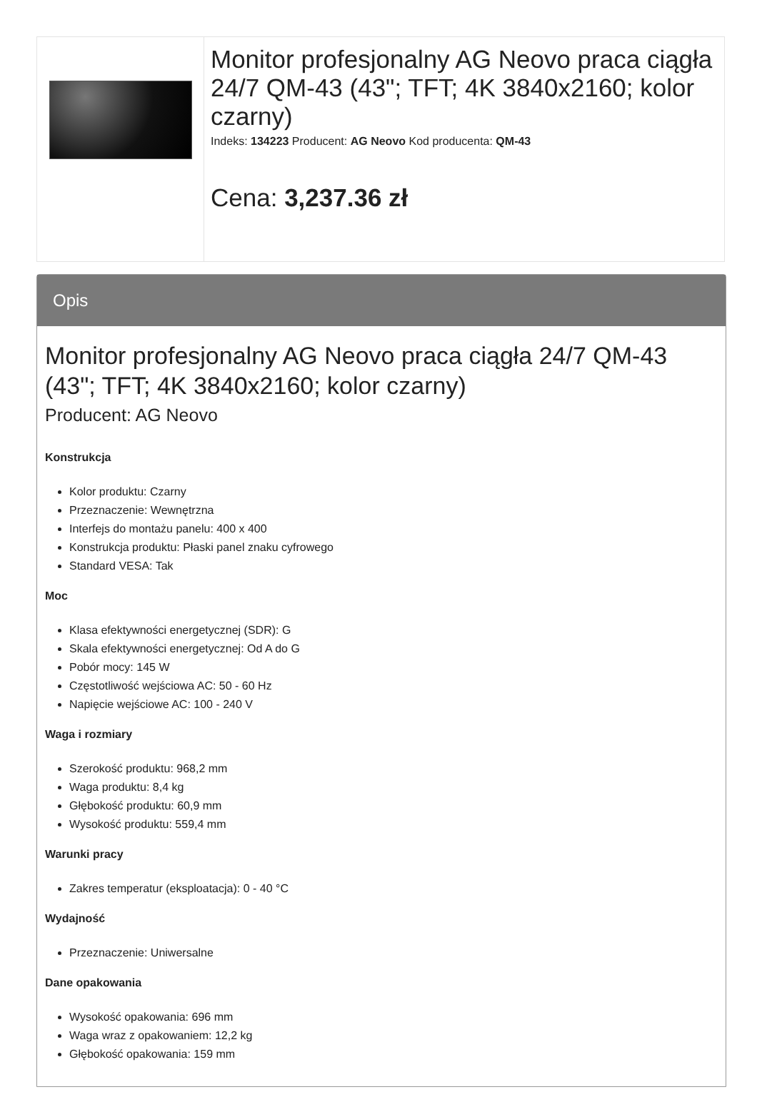| | Monitor profesjonalny AG Neovo praca ciągła 24/7 QM-43 (43"; TFT; 4K 3840x2160; kolor czarny) Indeks: 134223 Producent: AG Neovo Kod producenta: QM-43 Cena: 3,237.36 zł |
Opis
Monitor profesjonalny AG Neovo praca ciągła 24/7 QM-43 (43"; TFT; 4K 3840x2160; kolor czarny)
Producent: AG Neovo
Konstrukcja
Kolor produktu: Czarny
Przeznaczenie: Wewnętrzna
Interfejs do montażu panelu: 400 x 400
Konstrukcja produktu: Płaski panel znaku cyfrowego
Standard VESA: Tak
Moc
Klasa efektywności energetycznej (SDR): G
Skala efektywności energetycznej: Od A do G
Pobór mocy: 145 W
Częstotliwość wejściowa AC: 50 - 60 Hz
Napięcie wejściowe AC: 100 - 240 V
Waga i rozmiary
Szerokość produktu: 968,2 mm
Waga produktu: 8,4 kg
Głębokość produktu: 60,9 mm
Wysokość produktu: 559,4 mm
Warunki pracy
Zakres temperatur (eksploatacja): 0 - 40 °C
Wydajność
Przeznaczenie: Uniwersalne
Dane opakowania
Wysokość opakowania: 696 mm
Waga wraz z opakowaniem: 12,2 kg
Głębokość opakowania: 159 mm